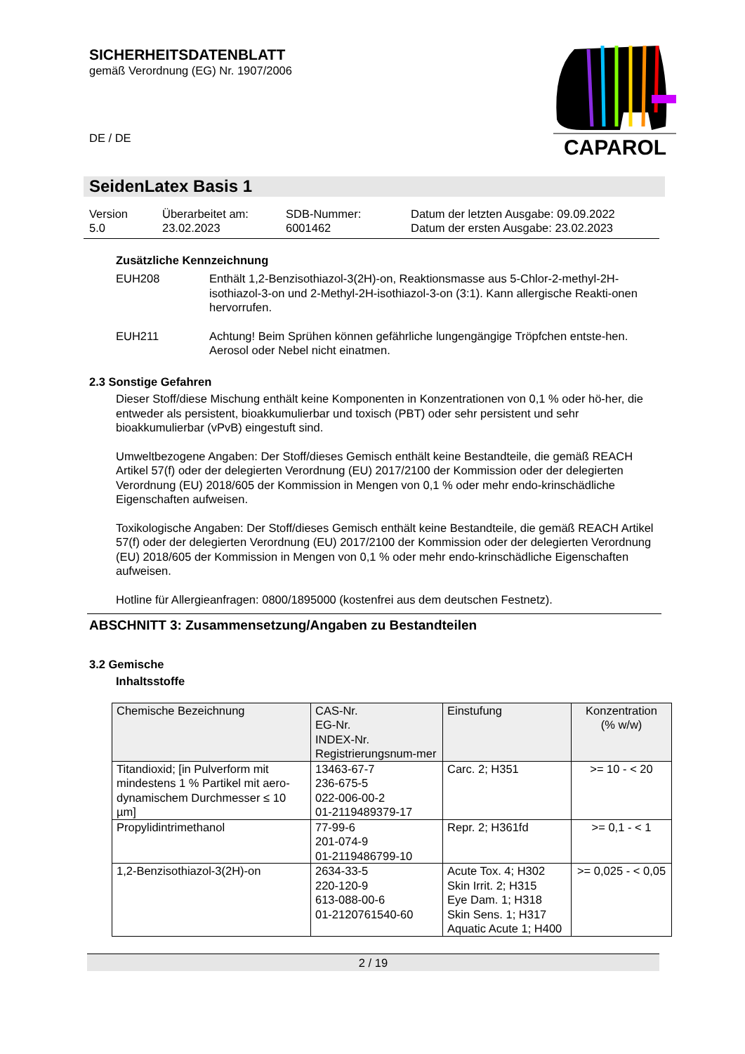SICHERHEITSDATENBLATT
gemäß Verordnung (EG) Nr. 1907/2006
DE / DE
SeidenLatex Basis 1
Version
5.0
Überarbeitet am:
23.02.2023
SDB-Nummer:
6001462
Datum der letzten Ausgabe: 09.09.2022
Datum der ersten Ausgabe: 23.02.2023
Zusätzliche Kennzeichnung
EUH208 Enthält 1,2-Benzisothiazol-3(2H)-on, Reaktionsmasse aus 5-Chlor-2-methyl-2H-isothiazol-3-on und 2-Methyl-2H-isothiazol-3-on (3:1). Kann allergische Reakti-onen hervorrufen.
EUH211 Achtung! Beim Sprühen können gefährliche lungengängige Tröpfchen entste-hen. Aerosol oder Nebel nicht einatmen.
2.3 Sonstige Gefahren
Dieser Stoff/diese Mischung enthält keine Komponenten in Konzentrationen von 0,1 % oder hö-her, die entweder als persistent, bioakkumulierbar und toxisch (PBT) oder sehr persistent und sehr bioakkumulierbar (vPvB) eingestuft sind.
Umweltbezogene Angaben: Der Stoff/dieses Gemisch enthält keine Bestandteile, die gemäß REACH Artikel 57(f) oder der delegierten Verordnung (EU) 2017/2100 der Kommission oder der delegierten Verordnung (EU) 2018/605 der Kommission in Mengen von 0,1 % oder mehr endo-krinschädliche Eigenschaften aufweisen.
Toxikologische Angaben: Der Stoff/dieses Gemisch enthält keine Bestandteile, die gemäß REACH Artikel 57(f) oder der delegierten Verordnung (EU) 2017/2100 der Kommission oder der delegierten Verordnung (EU) 2018/605 der Kommission in Mengen von 0,1 % oder mehr endo-krinschädliche Eigenschaften aufweisen.
Hotline für Allergieanfragen: 0800/1895000 (kostenfrei aus dem deutschen Festnetz).
ABSCHNITT 3: Zusammensetzung/Angaben zu Bestandteilen
3.2 Gemische
Inhaltsstoffe
| Chemische Bezeichnung | CAS-Nr. EG-Nr. INDEX-Nr. Registrierungsnum-mer | Einstufung | Konzentration (% w/w) |
| --- | --- | --- | --- |
| Titandioxid; [in Pulverform mit mindestens 1 % Partikel mit aero-dynamischem Durchmesser ≤ 10 µm] | 13463-67-7 236-675-5 022-006-00-2 01-2119489379-17 | Carc. 2; H351 | >= 10 - < 20 |
| Propylidintrimethanol | 77-99-6 201-074-9 01-2119486799-10 | Repr. 2; H361fd | >= 0,1 - < 1 |
| 1,2-Benzisothiazol-3(2H)-on | 2634-33-5 220-120-9 613-088-00-6 01-2120761540-60 | Acute Tox. 4; H302 Skin Irrit. 2; H315 Eye Dam. 1; H318 Skin Sens. 1; H317 Aquatic Acute 1; H400 | >= 0,025 - < 0,05 |
2 / 19
CAPAROL